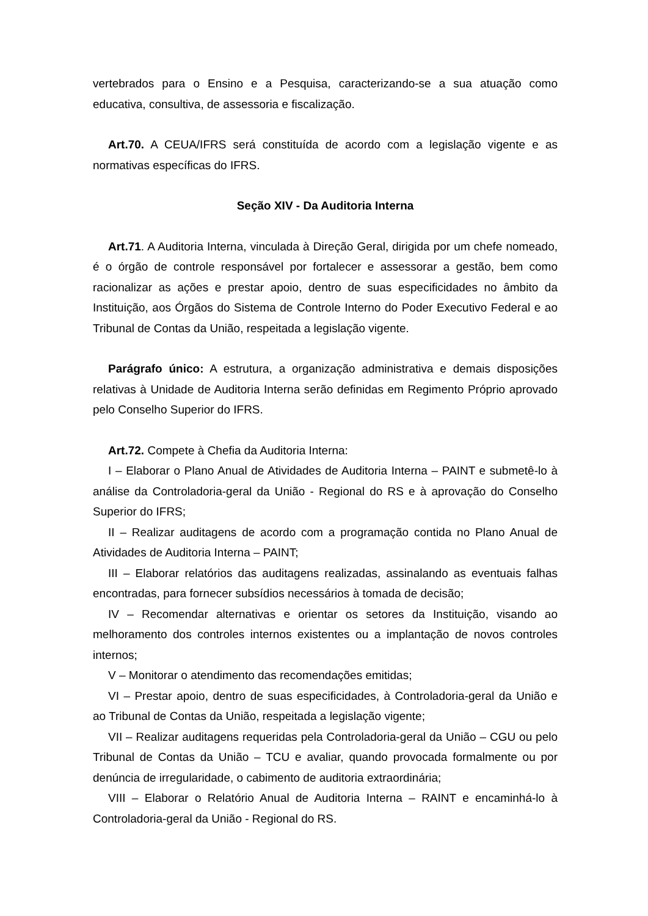vertebrados para o Ensino e a Pesquisa, caracterizando-se a sua atuação como educativa, consultiva, de assessoria e fiscalização.
Art.70. A CEUA/IFRS será constituída de acordo com a legislação vigente e as normativas específicas do IFRS.
Seção XIV - Da Auditoria Interna
Art.71. A Auditoria Interna, vinculada à Direção Geral, dirigida por um chefe nomeado, é o órgão de controle responsável por fortalecer e assessorar a gestão, bem como racionalizar as ações e prestar apoio, dentro de suas especificidades no âmbito da Instituição, aos Órgãos do Sistema de Controle Interno do Poder Executivo Federal e ao Tribunal de Contas da União, respeitada a legislação vigente.
Parágrafo único: A estrutura, a organização administrativa e demais disposições relativas à Unidade de Auditoria Interna serão definidas em Regimento Próprio aprovado pelo Conselho Superior do IFRS.
Art.72. Compete à Chefia da Auditoria Interna:
I – Elaborar o Plano Anual de Atividades de Auditoria Interna – PAINT e submetê-lo à análise da Controladoria-geral da União - Regional do RS e à aprovação do Conselho Superior do IFRS;
II – Realizar auditagens de acordo com a programação contida no Plano Anual de Atividades de Auditoria Interna – PAINT;
III – Elaborar relatórios das auditagens realizadas, assinalando as eventuais falhas encontradas, para fornecer subsídios necessários à tomada de decisão;
IV – Recomendar alternativas e orientar os setores da Instituição, visando ao melhoramento dos controles internos existentes ou a implantação de novos controles internos;
V – Monitorar o atendimento das recomendações emitidas;
VI – Prestar apoio, dentro de suas especificidades, à Controladoria-geral da União e ao Tribunal de Contas da União, respeitada a legislação vigente;
VII – Realizar auditagens requeridas pela Controladoria-geral da União – CGU ou pelo Tribunal de Contas da União – TCU e avaliar, quando provocada formalmente ou por denúncia de irregularidade, o cabimento de auditoria extraordinária;
VIII – Elaborar o Relatório Anual de Auditoria Interna – RAINT e encaminhá-lo à Controladoria-geral da União - Regional do RS.